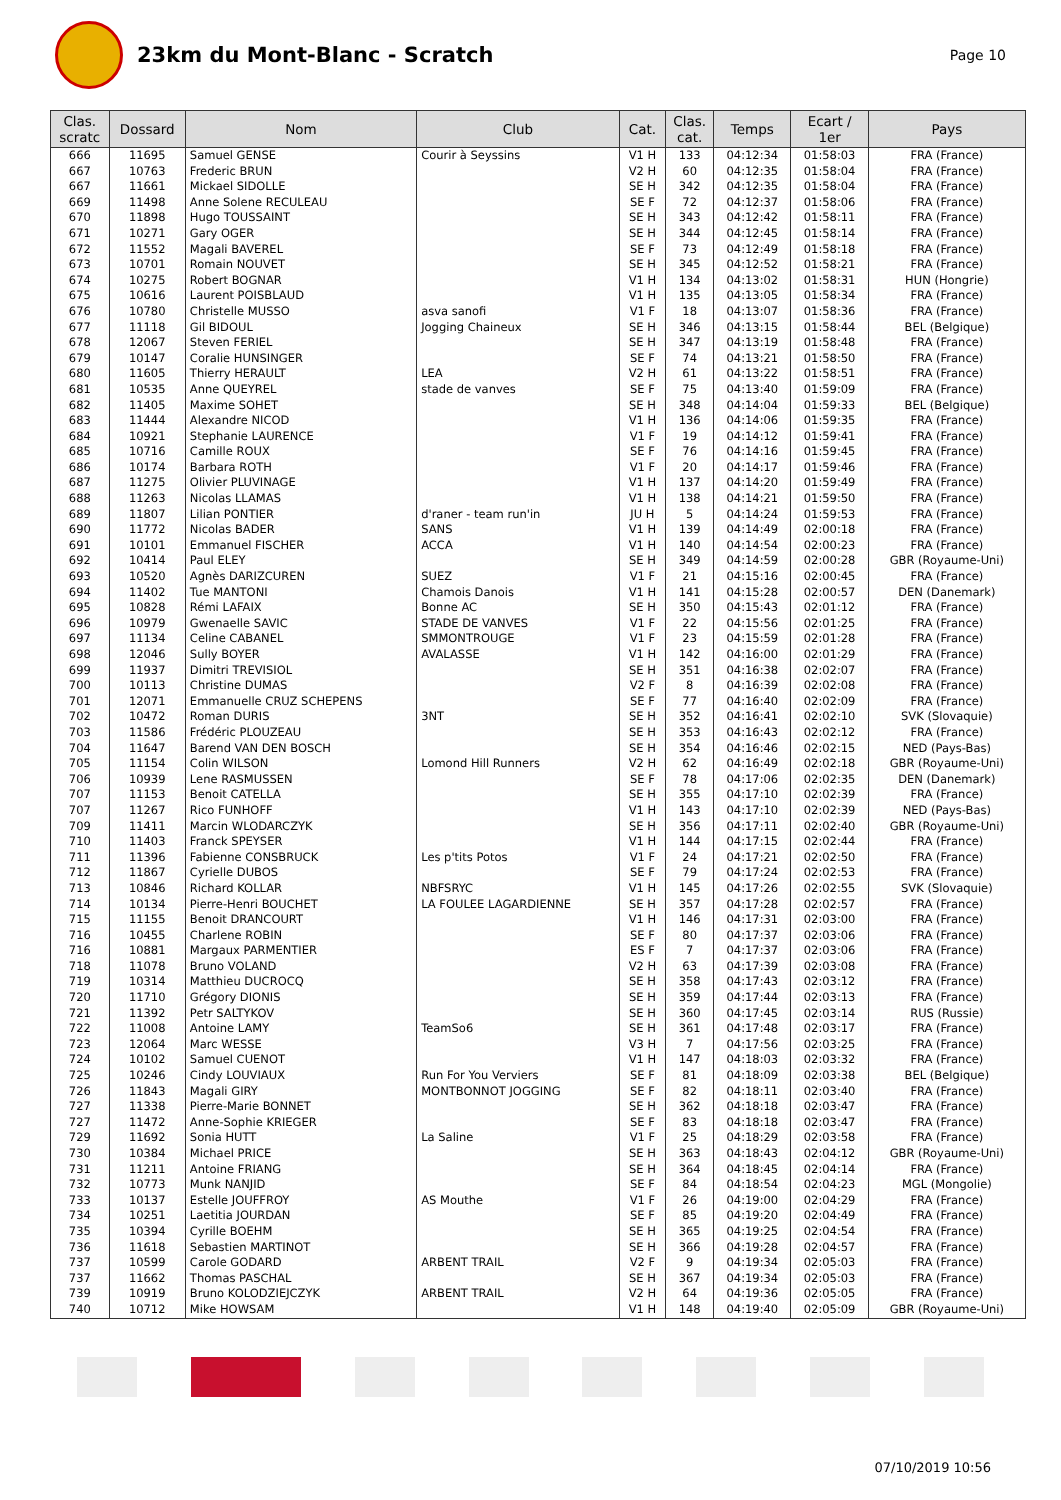23km du Mont-Blanc - Scratch
Page 10
| Clas. scratc | Dossard | Nom | Club | Cat. | Clas. cat. | Temps | Ecart / 1er | Pays |
| --- | --- | --- | --- | --- | --- | --- | --- | --- |
| 666 | 11695 | Samuel GENSE | Courir à Seyssins | V1 H | 133 | 04:12:34 | 01:58:03 | FRA (France) |
| 667 | 10763 | Frederic BRUN | | V2 H | 60 | 04:12:35 | 01:58:04 | FRA (France) |
| 667 | 11661 | Mickael SIDOLLE | | SE H | 342 | 04:12:35 | 01:58:04 | FRA (France) |
| 669 | 11498 | Anne Solene RECULEAU | | SE F | 72 | 04:12:37 | 01:58:06 | FRA (France) |
| 670 | 11898 | Hugo TOUSSAINT | | SE H | 343 | 04:12:42 | 01:58:11 | FRA (France) |
| 671 | 10271 | Gary OGER | | SE H | 344 | 04:12:45 | 01:58:14 | FRA (France) |
| 672 | 11552 | Magali BAVEREL | | SE F | 73 | 04:12:49 | 01:58:18 | FRA (France) |
| 673 | 10701 | Romain NOUVET | | SE H | 345 | 04:12:52 | 01:58:21 | FRA (France) |
| 674 | 10275 | Robert BOGNAR | | V1 H | 134 | 04:13:02 | 01:58:31 | HUN (Hongrie) |
| 675 | 10616 | Laurent POISBLAUD | | V1 H | 135 | 04:13:05 | 01:58:34 | FRA (France) |
| 676 | 10780 | Christelle MUSSO | asva sanofi | V1 F | 18 | 04:13:07 | 01:58:36 | FRA (France) |
| 677 | 11118 | Gil BIDOUL | Jogging Chaineux | SE H | 346 | 04:13:15 | 01:58:44 | BEL (Belgique) |
| 678 | 12067 | Steven FERIEL | | SE H | 347 | 04:13:19 | 01:58:48 | FRA (France) |
| 679 | 10147 | Coralie HUNSINGER | | SE F | 74 | 04:13:21 | 01:58:50 | FRA (France) |
| 680 | 11605 | Thierry HERAULT | LEA | V2 H | 61 | 04:13:22 | 01:58:51 | FRA (France) |
| 681 | 10535 | Anne QUEYREL | stade de vanves | SE F | 75 | 04:13:40 | 01:59:09 | FRA (France) |
| 682 | 11405 | Maxime SOHET | | SE H | 348 | 04:14:04 | 01:59:33 | BEL (Belgique) |
| 683 | 11444 | Alexandre NICOD | | V1 H | 136 | 04:14:06 | 01:59:35 | FRA (France) |
| 684 | 10921 | Stephanie LAURENCE | | V1 F | 19 | 04:14:12 | 01:59:41 | FRA (France) |
| 685 | 10716 | Camille ROUX | | SE F | 76 | 04:14:16 | 01:59:45 | FRA (France) |
| 686 | 10174 | Barbara ROTH | | V1 F | 20 | 04:14:17 | 01:59:46 | FRA (France) |
| 687 | 11275 | Olivier PLUVINAGE | | V1 H | 137 | 04:14:20 | 01:59:49 | FRA (France) |
| 688 | 11263 | Nicolas LLAMAS | | V1 H | 138 | 04:14:21 | 01:59:50 | FRA (France) |
| 689 | 11807 | Lilian PONTIER | d'raner - team run'in | JU H | 5 | 04:14:24 | 01:59:53 | FRA (France) |
| 690 | 11772 | Nicolas BADER | SANS | V1 H | 139 | 04:14:49 | 02:00:18 | FRA (France) |
| 691 | 10101 | Emmanuel FISCHER | ACCA | V1 H | 140 | 04:14:54 | 02:00:23 | FRA (France) |
| 692 | 10414 | Paul ELEY | | SE H | 349 | 04:14:59 | 02:00:28 | GBR (Royaume-Uni) |
| 693 | 10520 | Agnès DARIZCUREN | SUEZ | V1 F | 21 | 04:15:16 | 02:00:45 | FRA (France) |
| 694 | 11402 | Tue MANTONI | Chamois Danois | V1 H | 141 | 04:15:28 | 02:00:57 | DEN (Danemark) |
| 695 | 10828 | Rémi LAFAIX | Bonne AC | SE H | 350 | 04:15:43 | 02:01:12 | FRA (France) |
| 696 | 10979 | Gwenaelle SAVIC | STADE DE VANVES | V1 F | 22 | 04:15:56 | 02:01:25 | FRA (France) |
| 697 | 11134 | Celine CABANEL | SMMONTROUGE | V1 F | 23 | 04:15:59 | 02:01:28 | FRA (France) |
| 698 | 12046 | Sully BOYER | AVALASSE | V1 H | 142 | 04:16:00 | 02:01:29 | FRA (France) |
| 699 | 11937 | Dimitri TREVISIOL | | SE H | 351 | 04:16:38 | 02:02:07 | FRA (France) |
| 700 | 10113 | Christine DUMAS | | V2 F | 8 | 04:16:39 | 02:02:08 | FRA (France) |
| 701 | 12071 | Emmanuelle CRUZ SCHEPENS | | SE F | 77 | 04:16:40 | 02:02:09 | FRA (France) |
| 702 | 10472 | Roman DURIS | 3NT | SE H | 352 | 04:16:41 | 02:02:10 | SVK (Slovaquie) |
| 703 | 11586 | Frédéric PLOUZEAU | | SE H | 353 | 04:16:43 | 02:02:12 | FRA (France) |
| 704 | 11647 | Barend VAN DEN BOSCH | | SE H | 354 | 04:16:46 | 02:02:15 | NED (Pays-Bas) |
| 705 | 11154 | Colin WILSON | Lomond Hill Runners | V2 H | 62 | 04:16:49 | 02:02:18 | GBR (Royaume-Uni) |
| 706 | 10939 | Lene RASMUSSEN | | SE F | 78 | 04:17:06 | 02:02:35 | DEN (Danemark) |
| 707 | 11153 | Benoit CATELLA | | SE H | 355 | 04:17:10 | 02:02:39 | FRA (France) |
| 707 | 11267 | Rico FUNHOFF | | V1 H | 143 | 04:17:10 | 02:02:39 | NED (Pays-Bas) |
| 709 | 11411 | Marcin WLODARCZYK | | SE H | 356 | 04:17:11 | 02:02:40 | GBR (Royaume-Uni) |
| 710 | 11403 | Franck SPEYSER | | V1 H | 144 | 04:17:15 | 02:02:44 | FRA (France) |
| 711 | 11396 | Fabienne CONSBRUCK | Les p'tits Potos | V1 F | 24 | 04:17:21 | 02:02:50 | FRA (France) |
| 712 | 11867 | Cyrielle DUBOS | | SE F | 79 | 04:17:24 | 02:02:53 | FRA (France) |
| 713 | 10846 | Richard KOLLAR | NBFSRYC | V1 H | 145 | 04:17:26 | 02:02:55 | SVK (Slovaquie) |
| 714 | 10134 | Pierre-Henri BOUCHET | LA FOULEE LAGARDIENNE | SE H | 357 | 04:17:28 | 02:02:57 | FRA (France) |
| 715 | 11155 | Benoit DRANCOURT | | V1 H | 146 | 04:17:31 | 02:03:00 | FRA (France) |
| 716 | 10455 | Charlene ROBIN | | SE F | 80 | 04:17:37 | 02:03:06 | FRA (France) |
| 716 | 10881 | Margaux PARMENTIER | | ES F | 7 | 04:17:37 | 02:03:06 | FRA (France) |
| 718 | 11078 | Bruno VOLAND | | V2 H | 63 | 04:17:39 | 02:03:08 | FRA (France) |
| 719 | 10314 | Matthieu DUCROCQ | | SE H | 358 | 04:17:43 | 02:03:12 | FRA (France) |
| 720 | 11710 | Grégory DIONIS | | SE H | 359 | 04:17:44 | 02:03:13 | FRA (France) |
| 721 | 11392 | Petr SALTYKOV | | SE H | 360 | 04:17:45 | 02:03:14 | RUS (Russie) |
| 722 | 11008 | Antoine LAMY | TeamSo6 | SE H | 361 | 04:17:48 | 02:03:17 | FRA (France) |
| 723 | 12064 | Marc WESSE | | V3 H | 7 | 04:17:56 | 02:03:25 | FRA (France) |
| 724 | 10102 | Samuel CUENOT | | V1 H | 147 | 04:18:03 | 02:03:32 | FRA (France) |
| 725 | 10246 | Cindy LOUVIAUX | Run For You Verviers | SE F | 81 | 04:18:09 | 02:03:38 | BEL (Belgique) |
| 726 | 11843 | Magali GIRY | MONTBONNOT JOGGING | SE F | 82 | 04:18:11 | 02:03:40 | FRA (France) |
| 727 | 11338 | Pierre-Marie BONNET | | SE H | 362 | 04:18:18 | 02:03:47 | FRA (France) |
| 727 | 11472 | Anne-Sophie KRIEGER | | SE F | 83 | 04:18:18 | 02:03:47 | FRA (France) |
| 729 | 11692 | Sonia HUTT | La Saline | V1 F | 25 | 04:18:29 | 02:03:58 | FRA (France) |
| 730 | 10384 | Michael PRICE | | SE H | 363 | 04:18:43 | 02:04:12 | GBR (Royaume-Uni) |
| 731 | 11211 | Antoine FRIANG | | SE H | 364 | 04:18:45 | 02:04:14 | FRA (France) |
| 732 | 10773 | Munk NANJID | | SE F | 84 | 04:18:54 | 02:04:23 | MGL (Mongolie) |
| 733 | 10137 | Estelle JOUFFROY | AS Mouthe | V1 F | 26 | 04:19:00 | 02:04:29 | FRA (France) |
| 734 | 10251 | Laetitia JOURDAN | | SE F | 85 | 04:19:20 | 02:04:49 | FRA (France) |
| 735 | 10394 | Cyrille BOEHM | | SE H | 365 | 04:19:25 | 02:04:54 | FRA (France) |
| 736 | 11618 | Sebastien MARTINOT | | SE H | 366 | 04:19:28 | 02:04:57 | FRA (France) |
| 737 | 10599 | Carole GODARD | ARBENT TRAIL | V2 F | 9 | 04:19:34 | 02:05:03 | FRA (France) |
| 737 | 11662 | Thomas PASCHAL | | SE H | 367 | 04:19:34 | 02:05:03 | FRA (France) |
| 739 | 10919 | Bruno KOLODZIEJCZYK | ARBENT TRAIL | V2 H | 64 | 04:19:36 | 02:05:05 | FRA (France) |
| 740 | 10712 | Mike HOWSAM | | V1 H | 148 | 04:19:40 | 02:05:09 | GBR (Royaume-Uni) |
07/10/2019 10:56